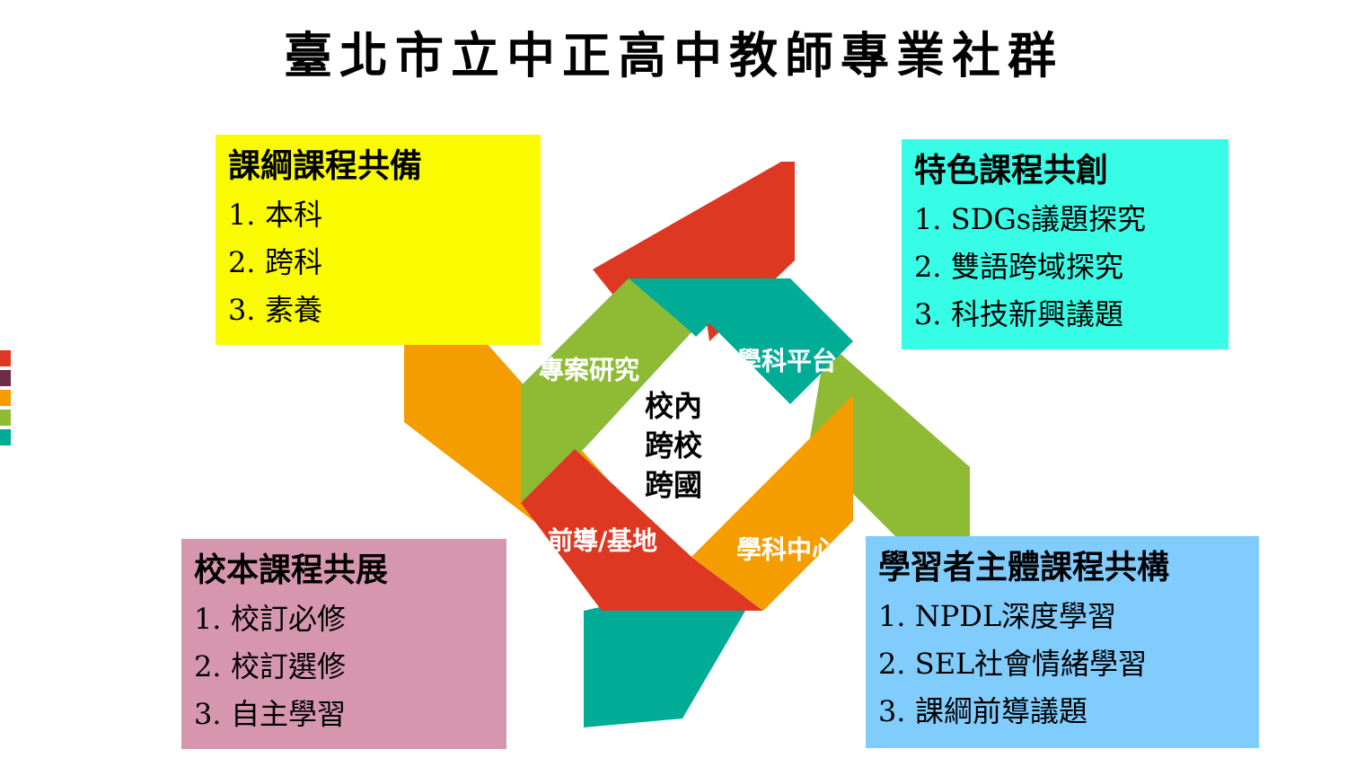臺北市立中正高中教師專業社群
課綱課程共備
1. 本科
2. 跨科
3. 素養
特色課程共創
1. SDGs議題探究
2. 雙語跨域探究
3. 科技新興議題
校本課程共展
1. 校訂必修
2. 校訂選修
3. 自主學習
學習者主體課程共構
1. NPDL深度學習
2. SEL社會情緒學習
3. 課綱前導議題
專案研究 學科平台
前導/基地 學科中心
校內
跨校
跨國